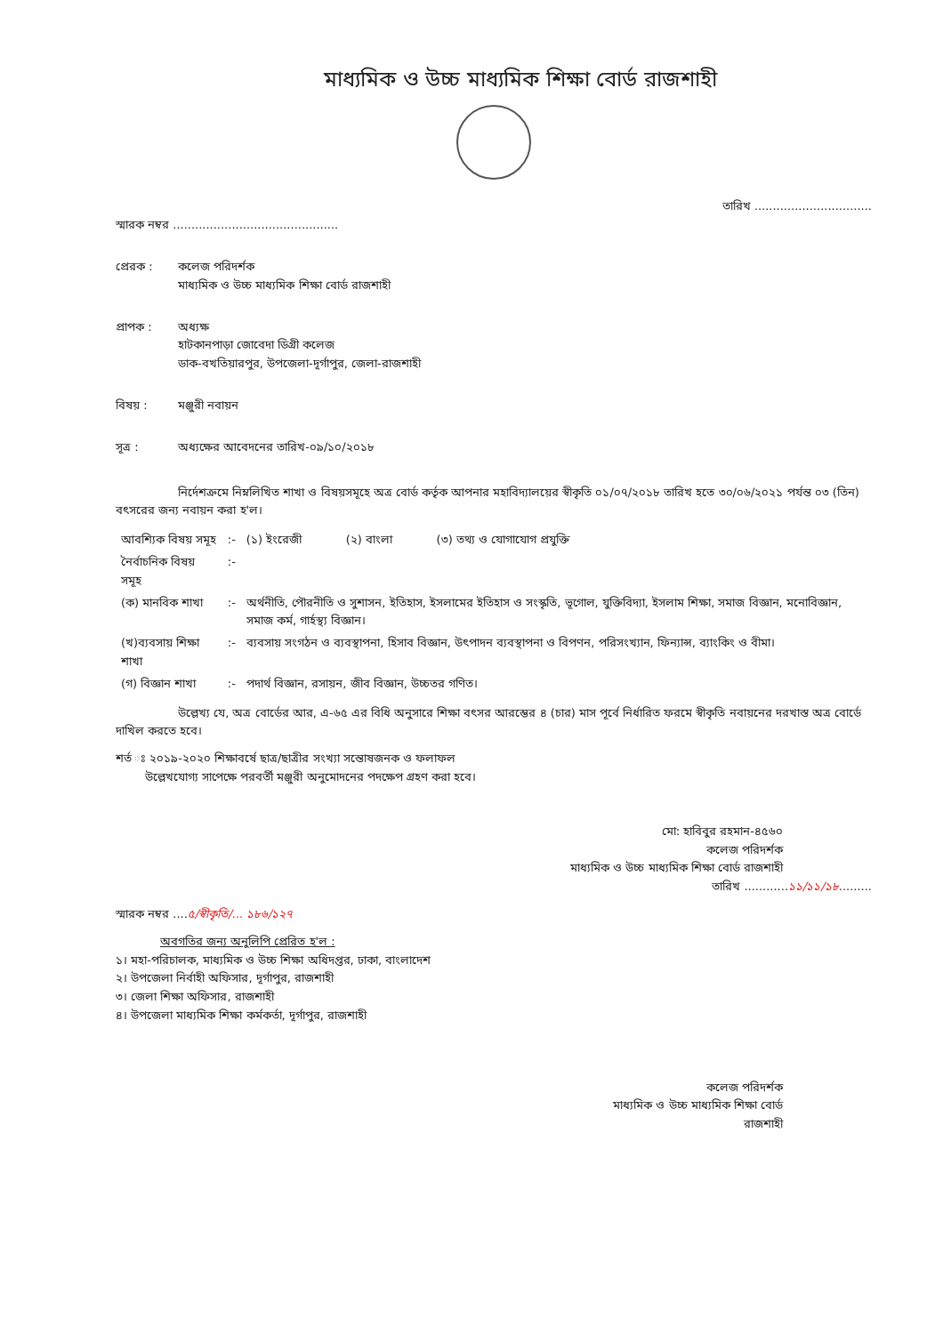মাধ্যমিক ও উচ্চ মাধ্যমিক শিক্ষা বোর্ড রাজশাহী
তারিখ ................................
স্মারক নম্বর .............................................
প্রেরক : কলেজ পরিদর্শক
মাধ্যমিক ও উচ্চ মাধ্যমিক শিক্ষা বোর্ড রাজশাহী
প্রাপক : অধ্যক্ষ
হাটকানপাড়া জোবেদা ডিগ্রী কলেজ
ডাক-বখতিয়ারপুর, উপজেলা-দূর্গাপুর, জেলা-রাজশাহী
বিষয় : মঞ্জুরী নবায়ন
সূত্র : অধ্যক্ষের আবেদনের তারিখ-০৯/১০/২০১৮
নির্দেশক্রমে নিম্নলিখিত শাখা ও বিষয়সমূহে অত্র বোর্ড কর্তৃক আপনার মহাবিদ্যালয়ের স্বীকৃতি ০১/০৭/২০১৮ তারিখ হতে ৩০/০৬/২০২১ পর্যন্ত ০৩ (তিন) বৎসরের জন্য নবায়ন করা হ'ল।
| আবশ্যিক বিষয় সমূহ | :- | (১) ইংরেজী (২) বাংলা (৩) তথ্য ও যোগাযোগ প্রযুক্তি |
| নৈর্বাচনিক বিষয় সমূহ | :- | |
| (ক) মানবিক শাখা | :- | অর্থনীতি, পৌরনীতি ও সুশাসন, ইতিহাস, ইসলামের ইতিহাস ও সংস্কৃতি, ভূগোল, যুক্তিবিদ্যা, ইসলাম শিক্ষা, সমাজ বিজ্ঞান, মনোবিজ্ঞান, সমাজ কর্ম, গার্হস্থ্য বিজ্ঞান। |
| (খ)ব্যবসায় শিক্ষা শাখা | :- | ব্যবসায় সংগঠন ও ব্যবস্থাপনা, হিসাব বিজ্ঞান, উৎপাদন ব্যবস্থাপনা ও বিপণন, পরিসংখ্যান, ফিন্যান্স, ব্যাংকিং ও বীমা। |
| (গ) বিজ্ঞান শাখা | :- | পদার্থ বিজ্ঞান, রসায়ন, জীব বিজ্ঞান, উচ্চতর গণিত। |
উল্লেখ্য যে, অত্র বোর্ডের আর, এ-৬৫ এর বিধি অনুসারে শিক্ষা বৎসর আরম্ভের ৪ (চার) মাস পূর্বে নির্ধারিত ফরমে স্বীকৃতি নবায়নের দরখাস্ত অত্র বোর্ডে দাখিল করতে হবে।
শর্ত ঃ ২০১৯-২০২০ শিক্ষাবর্ষে ছাত্র/ছাত্রীর সংখ্যা সন্তোষজনক ও ফলাফল
উল্লেখযোগ্য সাপেক্ষে পরবর্তী মঞ্জুরী অনুমোদনের পদক্ষেপ গ্রহণ করা হবে।
মো: হাবিবুর রহমান-৪৫৬০
কলেজ পরিদর্শক
মাধ্যমিক ও উচ্চ মাধ্যমিক শিক্ষা বোর্ড রাজশাহী
তারিখ ............১১/১১/১৮.........
স্মারক নম্বর ....৫/স্বীকৃতি/... ১৮৬/১২৭
অবগতির জন্য অনুলিপি প্রেরিত হ'ল :
১। মহা-পরিচালক, মাধ্যমিক ও উচ্চ শিক্ষা অধিদপ্তর, ঢাকা, বাংলাদেশ
২। উপজেলা নির্বাহী অফিসার, দূর্গাপুর, রাজশাহী
৩। জেলা শিক্ষা অফিসার, রাজশাহী
৪। উপজেলা মাধ্যমিক শিক্ষা কর্মকর্তা, দূর্গাপুর, রাজশাহী
কলেজ পরিদর্শক
মাধ্যমিক ও উচ্চ মাধ্যমিক শিক্ষা বোর্ড
রাজশাহী